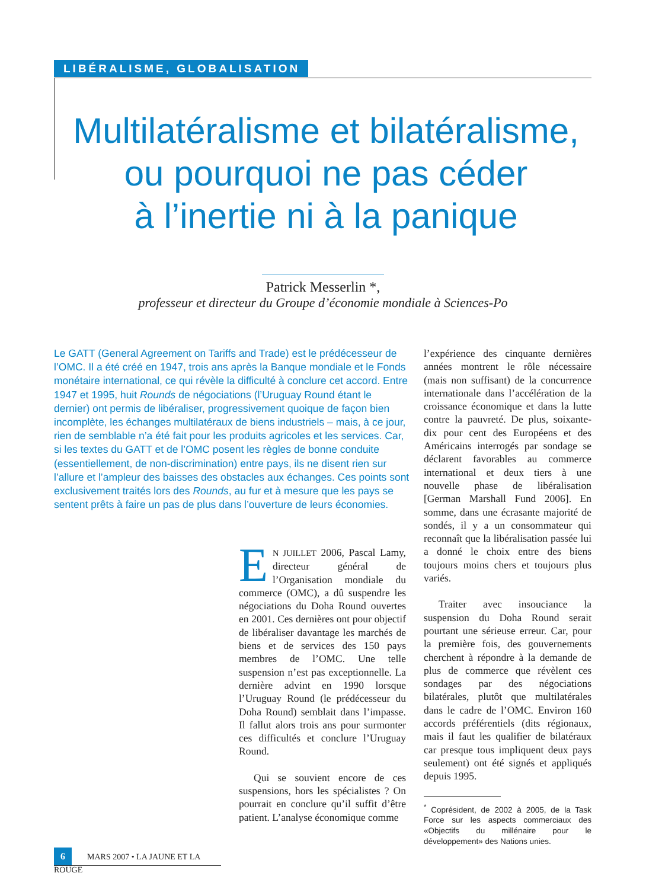LIBÉRALISME, GLOBALISATION
Multilatéralisme et bilatéralisme,
ou pourquoi ne pas céder
à l’inertie ni à la panique
Patrick Messerlin *,
professeur et directeur du Groupe d’économie mondiale à Sciences-Po
Le GATT (General Agreement on Tariffs and Trade) est le prédécesseur de l’OMC. Il a été créé en 1947, trois ans après la Banque mondiale et le Fonds monétaire international, ce qui révèle la difficulté à conclure cet accord. Entre 1947 et 1995, huit Rounds de négociations (l’Uruguay Round étant le dernier) ont permis de libéraliser, progressivement quoique de façon bien incomplète, les échanges multilatéraux de biens industriels – mais, à ce jour, rien de semblable n’a été fait pour les produits agricoles et les services. Car, si les textes du GATT et de l’OMC posent les règles de bonne conduite (essentiellement, de non-discrimination) entre pays, ils ne disent rien sur l’allure et l’ampleur des baisses des obstacles aux échanges. Ces points sont exclusivement traités lors des Rounds, au fur et à mesure que les pays se sentent prêts à faire un pas de plus dans l’ouverture de leurs économies.
EN JUILLET 2006, Pascal Lamy, directeur général de l’Organisation mondiale du commerce (OMC), a dû suspendre les négociations du Doha Round ouvertes en 2001. Ces dernières ont pour objectif de libéraliser davantage les marchés de biens et de services des 150 pays membres de l’OMC. Une telle suspension n’est pas exceptionnelle. La dernière advint en 1990 lorsque l’Uruguay Round (le prédécesseur du Doha Round) semblait dans l’impasse. Il fallut alors trois ans pour surmonter ces difficultés et conclure l’Uruguay Round.
Qui se souvient encore de ces suspensions, hors les spécialistes ? On pourrait en conclure qu’il suffit d’être patient. L’analyse économique comme
l’expérience des cinquante dernières années montrent le rôle nécessaire (mais non suffisant) de la concurrence internationale dans l’accélération de la croissance économique et dans la lutte contre la pauvreté. De plus, soixante-dix pour cent des Européens et des Américains interrogés par sondage se déclarent favorables au commerce international et deux tiers à une nouvelle phase de libéralisation [German Marshall Fund 2006]. En somme, dans une écrasante majorité de sondés, il y a un consommateur qui reconnaît que la libéralisation passée lui a donné le choix entre des biens toujours moins chers et toujours plus variés.
Traiter avec insouciance la suspension du Doha Round serait pourtant une sérieuse erreur. Car, pour la première fois, des gouvernements cherchent à répondre à la demande de plus de commerce que révèlent ces sondages par des négociations bilatérales, plutôt que multilatérales dans le cadre de l’OMC. Environ 160 accords préférentiels (dits régionaux, mais il faut les qualifier de bilatéraux car presque tous impliquent deux pays seulement) ont été signés et appliqués depuis 1995.
<sup>*</sup> Coprésident, de 2002 à 2005, de la Task Force sur les aspects commerciaux des «Objectifs du millénaire pour le développement» des Nations unies.
6 MARS 2007 • LA JAUNE ET LA ROUGE